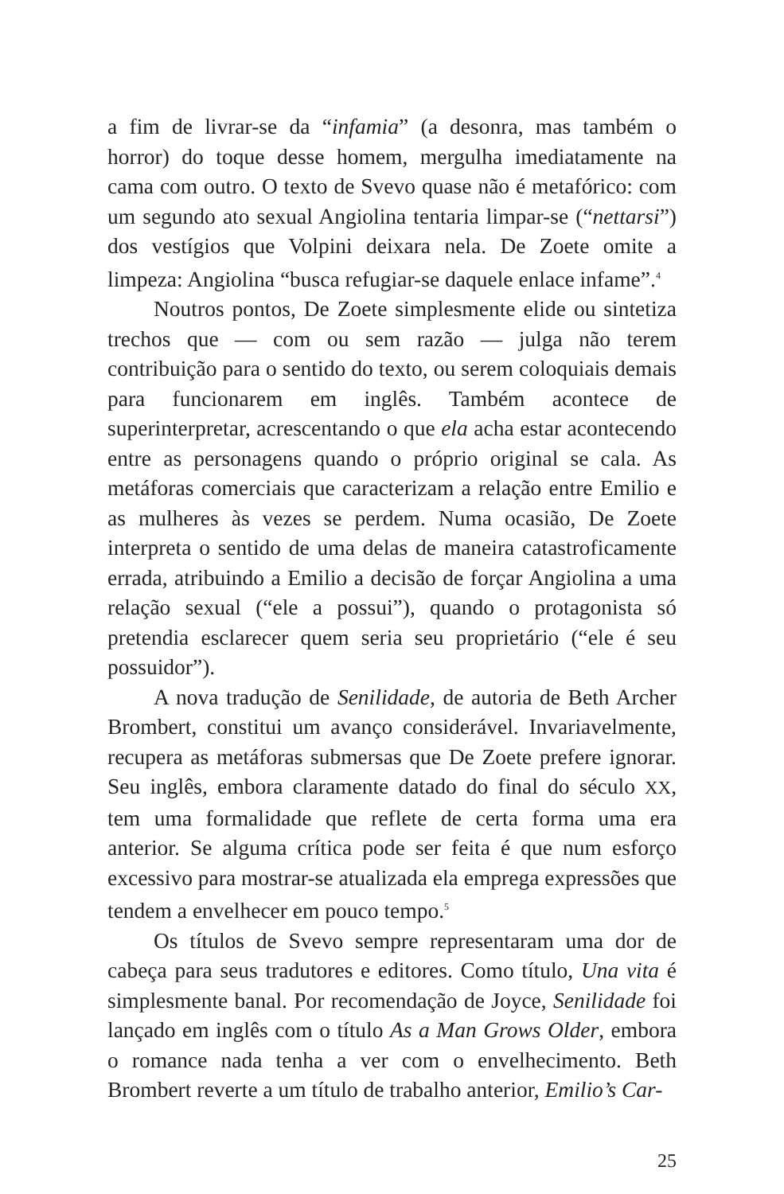a fim de livrar-se da “infamia” (a desonra, mas também o horror) do toque desse homem, mergulha imediatamente na cama com outro. O texto de Svevo quase não é metafórico: com um segundo ato sexual Angiolina tentaria limpar-se (“nettarsi”) dos vestígios que Volpini deixara nela. De Zoete omite a limpeza: Angiolina “busca refugiar-se daquele enlace infame”.<sup>4</sup>
Noutros pontos, De Zoete simplesmente elide ou sintetiza trechos que — com ou sem razão — julga não terem contribuição para o sentido do texto, ou serem coloquiais demais para funcionarem em inglês. Também acontece de superinterpretar, acrescentando o que ela acha estar acontecendo entre as personagens quando o próprio original se cala. As metáforas comerciais que caracterizam a relação entre Emilio e as mulheres às vezes se perdem. Numa ocasião, De Zoete interpreta o sentido de uma delas de maneira catastroficamente errada, atribuindo a Emilio a decisão de forçar Angiolina a uma relação sexual (“ele a possui”), quando o protagonista só pretendia esclarecer quem seria seu proprietário (“ele é seu possuidor”).
A nova tradução de Senilidade, de autoria de Beth Archer Brombert, constitui um avanço considerável. Invariavelmente, recupera as metáforas submersas que De Zoete prefere ignorar. Seu inglês, embora claramente datado do final do século XX, tem uma formalidade que reflete de certa forma uma era anterior. Se alguma crítica pode ser feita é que num esforço excessivo para mostrar-se atualizada ela emprega expressões que tendem a envelhecer em pouco tempo.<sup>5</sup>
Os títulos de Svevo sempre representaram uma dor de cabeça para seus tradutores e editores. Como título, Una vita é simplesmente banal. Por recomendação de Joyce, Senilidade foi lançado em inglês com o título As a Man Grows Older, embora o romance nada tenha a ver com o envelhecimento. Beth Brombert reverte a um título de trabalho anterior, Emilio’s Car-
25